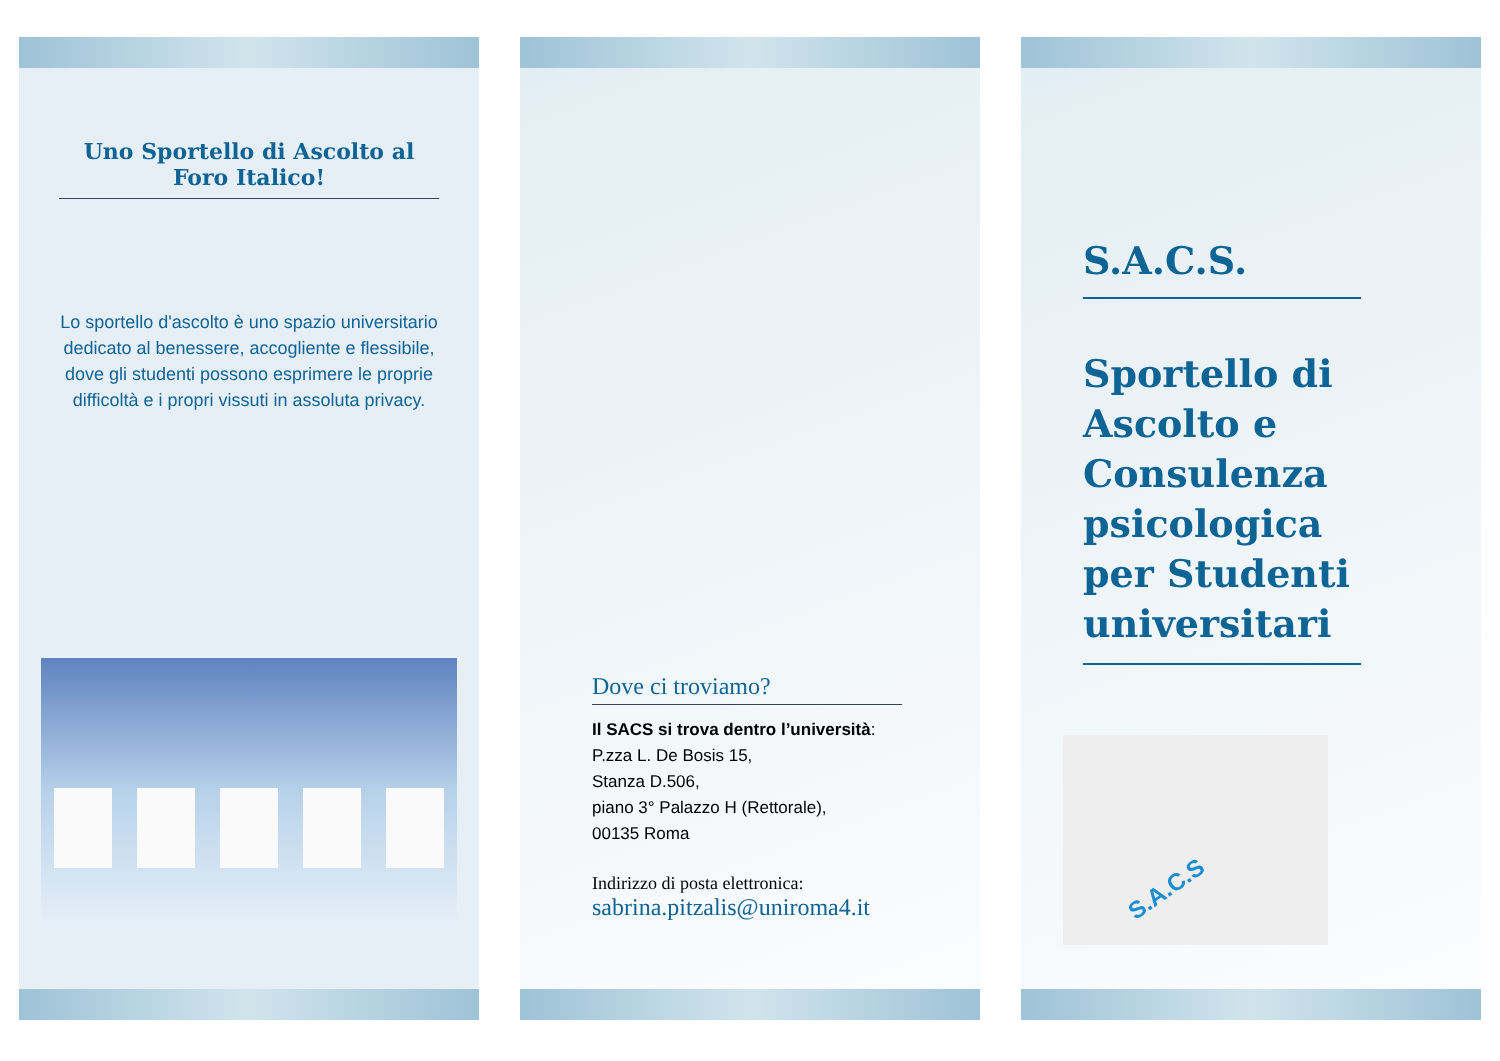Uno Sportello di Ascolto al Foro Italico!
Lo sportello d'ascolto è uno spazio universitario dedicato al benessere, accogliente e flessibile, dove gli studenti possono esprimere le proprie difficoltà e i propri vissuti in assoluta privacy.
Dove ci troviamo?
Il SACS si trova dentro l’università:
P.zza L. De Bosis 15,
Stanza D.506,
piano 3° Palazzo H (Rettorale),
00135 Roma
Indirizzo di posta elettronica:
sabrina.pitzalis@uniroma4.it
S.A.C.S.
Sportello di Ascolto e Consulenza psicologica per Studenti universitari
S.A.C.S